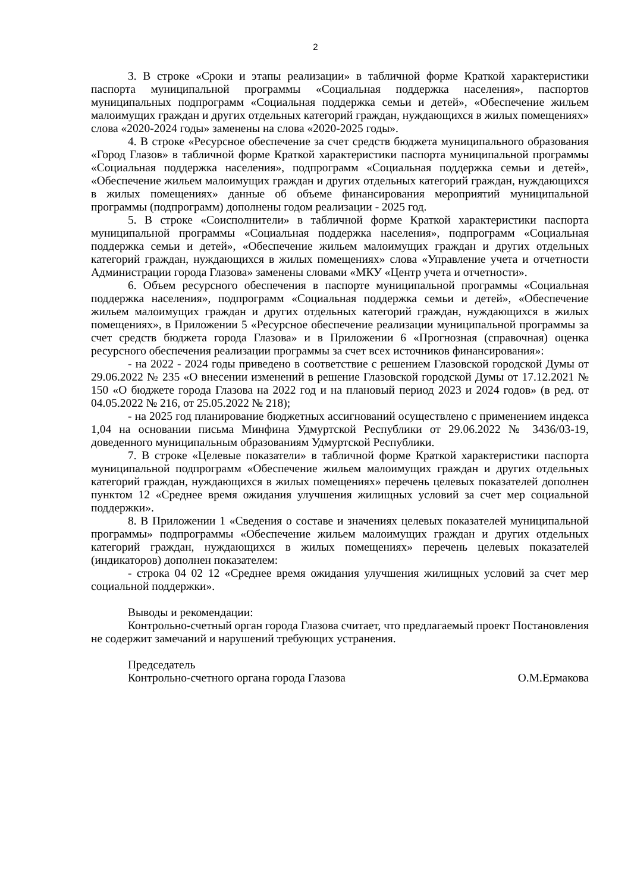2
3. В строке «Сроки и этапы реализации» в табличной форме Краткой характеристики паспорта муниципальной программы «Социальная поддержка населения», паспортов муниципальных подпрограмм «Социальная поддержка семьи и детей», «Обеспечение жильем малоимущих граждан и других отдельных категорий граждан, нуждающихся в жилых помещениях» слова «2020-2024 годы» заменены на слова «2020-2025 годы».
4. В строке «Ресурсное обеспечение за счет средств бюджета муниципального образования «Город Глазов» в табличной форме Краткой характеристики паспорта муниципальной программы «Социальная поддержка населения», подпрограмм «Социальная поддержка семьи и детей», «Обеспечение жильем малоимущих граждан и других отдельных категорий граждан, нуждающихся в жилых помещениях» данные об объеме финансирования мероприятий муниципальной программы (подпрограмм) дополнены годом реализации - 2025 год.
5. В строке «Соисполнители» в табличной форме Краткой характеристики паспорта муниципальной программы «Социальная поддержка населения», подпрограмм «Социальная поддержка семьи и детей», «Обеспечение жильем малоимущих граждан и других отдельных категорий граждан, нуждающихся в жилых помещениях» слова «Управление учета и отчетности Администрации города Глазова» заменены словами «МКУ «Центр учета и отчетности».
6. Объем ресурсного обеспечения в паспорте муниципальной программы «Социальная поддержка населения», подпрограмм «Социальная поддержка семьи и детей», «Обеспечение жильем малоимущих граждан и других отдельных категорий граждан, нуждающихся в жилых помещениях», в Приложении 5 «Ресурсное обеспечение реализации муниципальной программы за счет средств бюджета города Глазова» и в Приложении 6 «Прогнозная (справочная) оценка ресурсного обеспечения реализации программы за счет всех источников финансирования»:
- на 2022 - 2024 годы приведено в соответствие с решением Глазовской городской Думы от 29.06.2022 № 235 «О внесении изменений в решение Глазовской городской Думы от 17.12.2021 № 150 «О бюджете города Глазова на 2022 год и на плановый период 2023 и 2024 годов» (в ред. от 04.05.2022 № 216, от 25.05.2022 № 218);
- на 2025 год планирование бюджетных ассигнований осуществлено с применением индекса 1,04 на основании письма Минфина Удмуртской Республики от 29.06.2022 № 3436/03-19, доведенного муниципальным образованиям Удмуртской Республики.
7. В строке «Целевые показатели» в табличной форме Краткой характеристики паспорта муниципальной подпрограмм «Обеспечение жильем малоимущих граждан и других отдельных категорий граждан, нуждающихся в жилых помещениях» перечень целевых показателей дополнен пунктом 12 «Среднее время ожидания улучшения жилищных условий за счет мер социальной поддержки».
8. В Приложении 1 «Сведения о составе и значениях целевых показателей муниципальной программы» подпрограммы «Обеспечение жильем малоимущих граждан и других отдельных категорий граждан, нуждающихся в жилых помещениях» перечень целевых показателей (индикаторов) дополнен показателем:
- строка 04 02 12 «Среднее время ожидания улучшения жилищных условий за счет мер социальной поддержки».
Выводы и рекомендации:
Контрольно-счетный орган города Глазова считает, что предлагаемый проект Постановления не содержит замечаний и нарушений требующих устранения.
Председатель
Контрольно-счетного органа города Глазова О.М.Ермакова